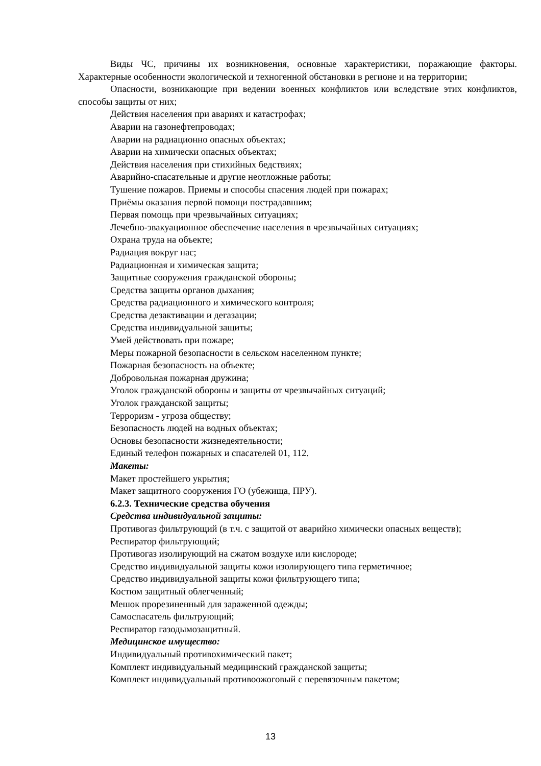Виды ЧС, причины их возникновения, основные характеристики, поражающие факторы. Характерные особенности экологической и техногенной обстановки в регионе и на территории;
Опасности, возникающие при ведении военных конфликтов или вследствие этих конфликтов, способы защиты от них;
Действия населения при авариях и катастрофах;
Аварии на газонефтепроводах;
Аварии на радиационно опасных объектах;
Аварии на химически опасных объектах;
Действия населения при стихийных бедствиях;
Аварийно-спасательные и другие неотложные работы;
Тушение пожаров. Приемы и способы спасения людей при пожарах;
Приёмы оказания первой помощи пострадавшим;
Первая помощь при чрезвычайных ситуациях;
Лечебно-эвакуационное обеспечение населения в чрезвычайных ситуациях;
Охрана труда на объекте;
Радиация вокруг нас;
Радиационная и химическая защита;
Защитные сооружения гражданской обороны;
Средства защиты органов дыхания;
Средства радиационного и химического контроля;
Средства дезактивации и дегазации;
Средства индивидуальной защиты;
Умей действовать при пожаре;
Меры пожарной безопасности в сельском населенном пункте;
Пожарная безопасность на объекте;
Добровольная пожарная дружина;
Уголок гражданской обороны и защиты от чрезвычайных ситуаций;
Уголок гражданской защиты;
Терроризм - угроза обществу;
Безопасность людей на водных объектах;
Основы безопасности жизнедеятельности;
Единый телефон пожарных и спасателей 01, 112.
Макеты:
Макет простейшего укрытия;
Макет защитного сооружения ГО (убежища, ПРУ).
6.2.3. Технические средства обучения
Средства индивидуальной защиты:
Противогаз фильтрующий (в т.ч. с защитой от аварийно химически опасных веществ);
Респиратор фильтрующий;
Противогаз изолирующий на сжатом воздухе или кислороде;
Средство индивидуальной защиты кожи изолирующего типа герметичное;
Средство индивидуальной защиты кожи фильтрующего типа;
Костюм защитный облегченный;
Мешок прорезиненный для зараженной одежды;
Самоспасатель фильтрующий;
Респиратор газодымозащитный.
Медицинское имущество:
Индивидуальный противохимический пакет;
Комплект индивидуальный медицинский гражданской защиты;
Комплект индивидуальный противоожоговый с перевязочным пакетом;
13